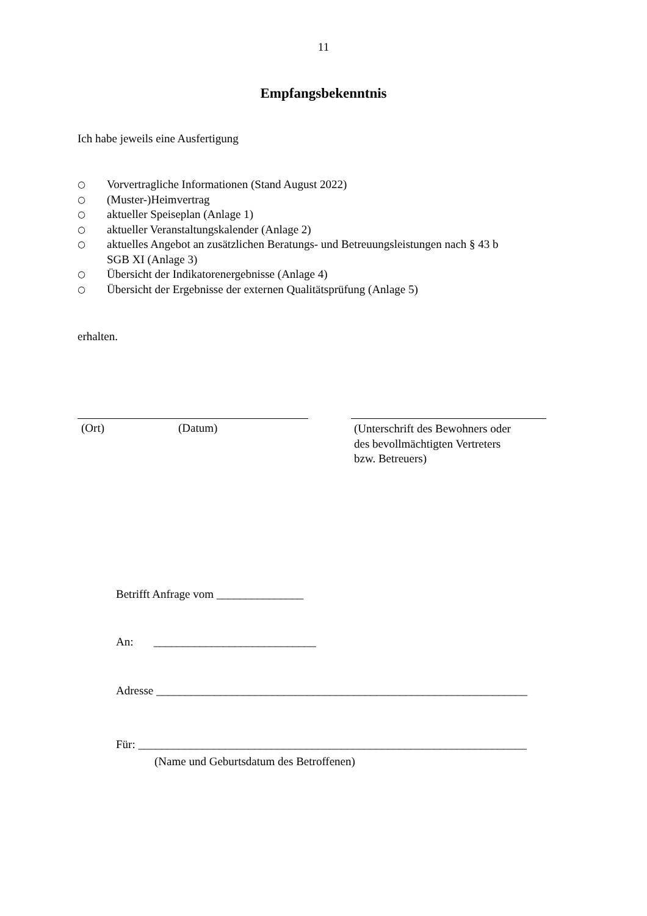11
Empfangsbekenntnis
Ich habe jeweils eine Ausfertigung
○ Vorvertragliche Informationen (Stand August 2022)
○ (Muster-)Heimvertrag
○ aktueller Speiseplan (Anlage 1)
○ aktueller Veranstaltungskalender (Anlage 2)
○ aktuelles Angebot an zusätzlichen Beratungs- und Betreuungsleistungen nach § 43 b
SGB XI (Anlage 3)
○ Übersicht der Indikatorenergebnisse (Anlage 4)
○ Übersicht der Ergebnisse der externen Qualitätsprüfung (Anlage 5)
erhalten.
(Ort) (Datum)
(Unterschrift des Bewohners oder
des bevollmächtigten Vertreters
bzw. Betreuers)
Betrifft Anfrage vom _______________
An: ____________________________
Adresse ________________________________________________________________
Für: ___________________________________________________________________
(Name und Geburtsdatum des Betroffenen)